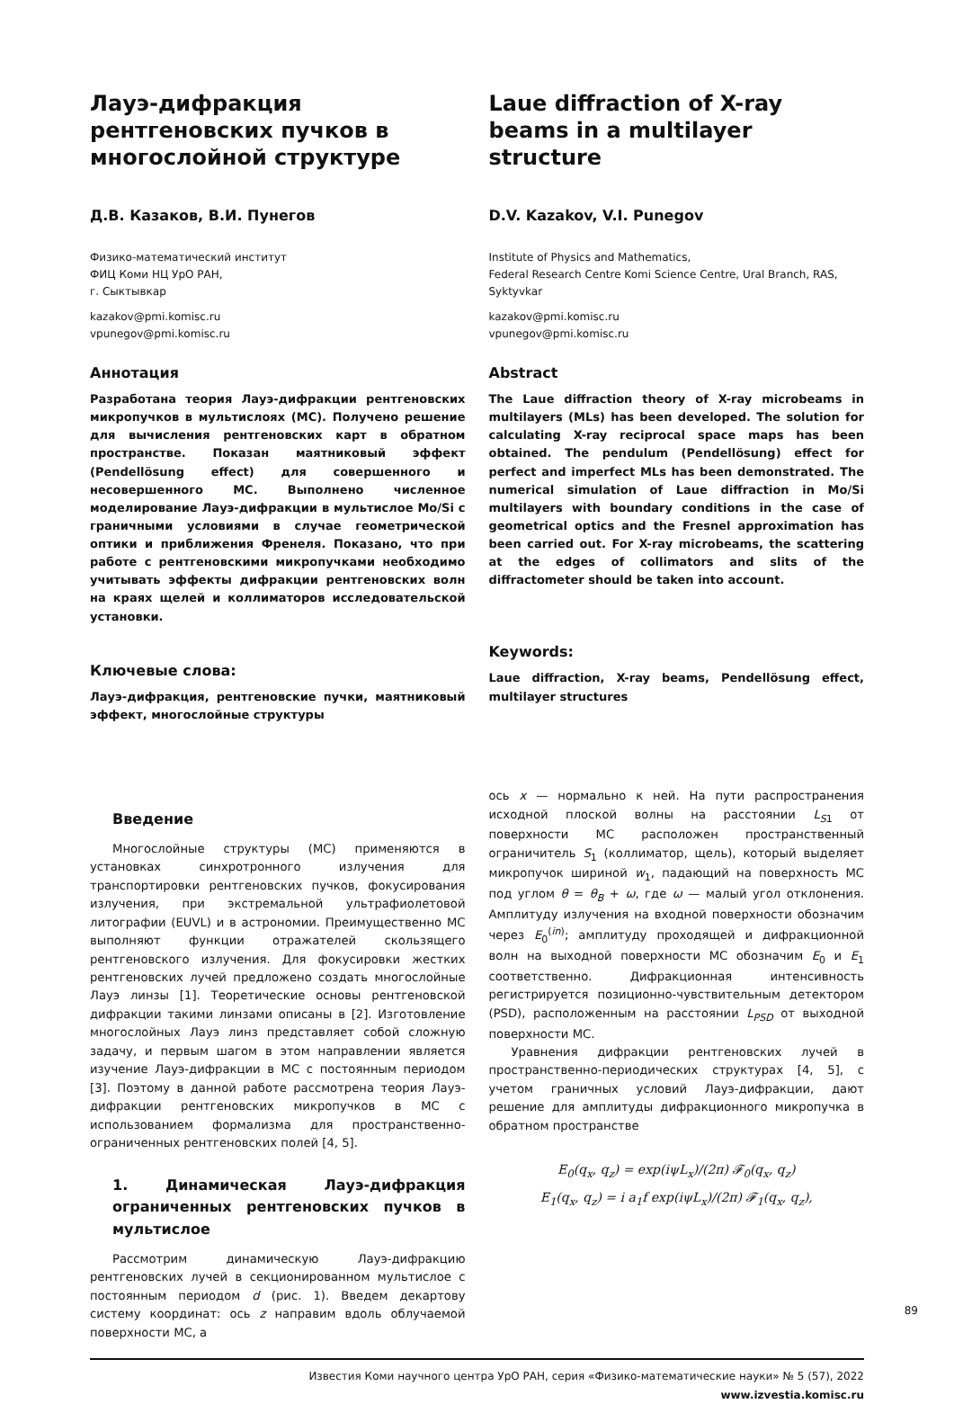Лауэ-дифракция рентгеновских пучков в многослойной структуре
Д.В. Казаков, В.И. Пунегов
Физико-математический институт
ФИЦ Коми НЦ УрО РАН,
г. Сыктывкар
kazakov@pmi.komisc.ru
vpunegov@pmi.komisc.ru
Аннотация
Разработана теория Лауэ-дифракции рентгеновских микропучков в мультислоях (МС). Получено решение для вычисления рентгеновских карт в обратном пространстве. Показан маятниковый эффект (Pendellösung effect) для совершенного и несовершенного МС. Выполнено численное моделирование Лауэ-дифракции в мультислое Mo/Si с граничными условиями в случае геометрической оптики и приближения Френеля. Показано, что при работе с рентгеновскими микропучками необходимо учитывать эффекты дифракции рентгеновских волн на краях щелей и коллиматоров исследовательской установки.
Ключевые слова:
Лауэ-дифракция, рентгеновские пучки, маятниковый эффект, многослойные структуры
Laue diffraction of X-ray beams in a multilayer structure
D.V. Kazakov, V.I. Punegov
Institute of Physics and Mathematics,
Federal Research Centre Komi Science Centre, Ural Branch, RAS,
Syktyvkar
kazakov@pmi.komisc.ru
vpunegov@pmi.komisc.ru
Abstract
The Laue diffraction theory of X-ray microbeams in multilayers (MLs) has been developed. The solution for calculating X-ray reciprocal space maps has been obtained. The pendulum (Pendellösung) effect for perfect and imperfect MLs has been demonstrated. The numerical simulation of Laue diffraction in Mo/Si multilayers with boundary conditions in the case of geometrical optics and the Fresnel approximation has been carried out. For X-ray microbeams, the scattering at the edges of collimators and slits of the diffractometer should be taken into account.
Keywords:
Laue diffraction, X-ray beams, Pendellösung effect, multilayer structures
Введение
Многослойные структуры (МС) применяются в установках синхротронного излучения для транспортировки рентгеновских пучков, фокусирования излучения, при экстремальной ультрафиолетовой литографии (EUVL) и в астрономии. Преимущественно МС выполняют функции отражателей скользящего рентгеновского излучения. Для фокусировки жестких рентгеновских лучей предложено создать многослойные Лауэ линзы [1]. Теоретические основы рентгеновской дифракции такими линзами описаны в [2]. Изготовление многослойных Лауэ линз представляет собой сложную задачу, и первым шагом в этом направлении является изучение Лауэ-дифракции в МС с постоянным периодом [3]. Поэтому в данной работе рассмотрена теория Лауэ-дифракции рентгеновских микропучков в МС с использованием формализма для пространственно-ограниченных рентгеновских полей [4, 5].
1. Динамическая Лауэ-дифракция ограниченных рентгеновских пучков в мультислое
Рассмотрим динамическую Лауэ-дифракцию рентгеновских лучей в секционированном мультислое с постоянным периодом d (рис. 1). Введем декартову систему координат: ось z направим вдоль облучаемой поверхности МС, а
ось x — нормально к ней. На пути распространения исходной плоской волны на расстоянии L<sub>S1</sub> от поверхности МС расположен пространственный ограничитель S<sub>1</sub> (коллиматор, щель), который выделяет микропучок шириной w<sub>1</sub>, падающий на поверхность МС под углом θ = θ<sub>B</sub> + ω, где ω — малый угол отклонения. Амплитуду излучения на входной поверхности обозначим через E<sub>0</sub><sup>(in)</sup>; амплитуду проходящей и дифракционной волн на выходной поверхности МС обозначим E<sub>0</sub> и E<sub>1</sub> соответственно. Дифракционная интенсивность регистрируется позиционно-чувствительным детектором (PSD), расположенным на расстоянии L<sub>PSD</sub> от выходной поверхности МС.
Уравнения дифракции рентгеновских лучей в пространственно-периодических структурах [4, 5], с учетом граничных условий Лауэ-дифракции, дают решение для амплитуды дифракционного микропучка в обратном пространстве
E<sub>0</sub>(q<sub>x</sub>, q<sub>z</sub>) = exp(iψL<sub>x</sub>)/(2π) 𝓕<sub>0</sub>(q<sub>x</sub>, q<sub>z</sub>)
E<sub>1</sub>(q<sub>x</sub>, q<sub>z</sub>) = i a<sub>1</sub>f exp(iψL<sub>x</sub>)/(2π) 𝓕<sub>1</sub>(q<sub>x</sub>, q<sub>z</sub>),
Известия Коми научного центра УрО РАН, серия «Физико-математические науки» № 5 (57), 2022
www.izvestia.komisc.ru
89